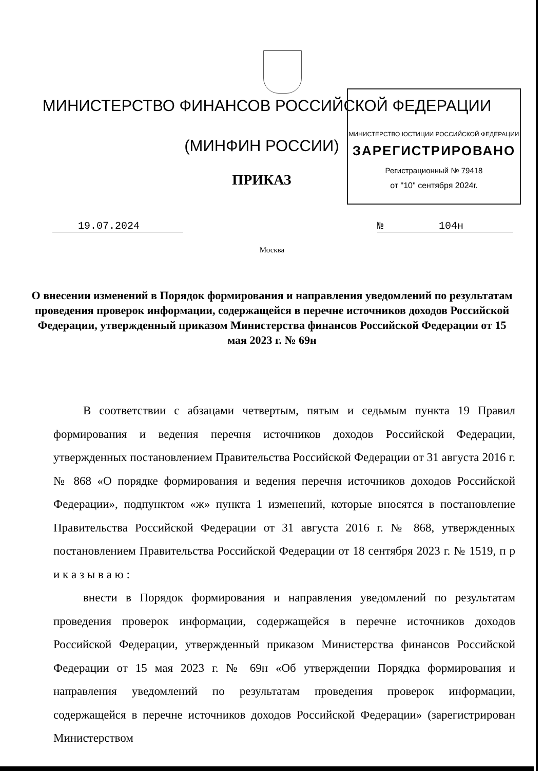МИНИСТЕРСТВО ЮСТИЦИИ РОССИЙСКОЙ ФЕДЕРАЦИИ
ЗАРЕГИСТРИРОВАНО
Регистрационный № 79418
от "10" сентября 2024г.
МИНИСТЕРСТВО ФИНАНСОВ РОССИЙСКОЙ ФЕДЕРАЦИИ
(МИНФИН РОССИИ)
ПРИКАЗ
19.07.2024 № 104н
Москва
О внесении изменений в Порядок формирования и направления уведомлений по результатам проведения проверок информации, содержащейся в перечне источников доходов Российской Федерации, утвержденный приказом Министерства финансов Российской Федерации от 15 мая 2023 г. № 69н
В соответствии с абзацами четвертым, пятым и седьмым пункта 19 Правил формирования и ведения перечня источников доходов Российской Федерации, утвержденных постановлением Правительства Российской Федерации от 31 августа 2016 г. № 868 «О порядке формирования и ведения перечня источников доходов Российской Федерации», подпунктом «ж» пункта 1 изменений, которые вносятся в постановление Правительства Российской Федерации от 31 августа 2016 г. № 868, утвержденных постановлением Правительства Российской Федерации от 18 сентября 2023 г. № 1519, п р и к а з ы в а ю :
внести в Порядок формирования и направления уведомлений по результатам проведения проверок информации, содержащейся в перечне источников доходов Российской Федерации, утвержденный приказом Министерства финансов Российской Федерации от 15 мая 2023 г. № 69н «Об утверждении Порядка формирования и направления уведомлений по результатам проведения проверок информации, содержащейся в перечне источников доходов Российской Федерации» (зарегистрирован Министерством